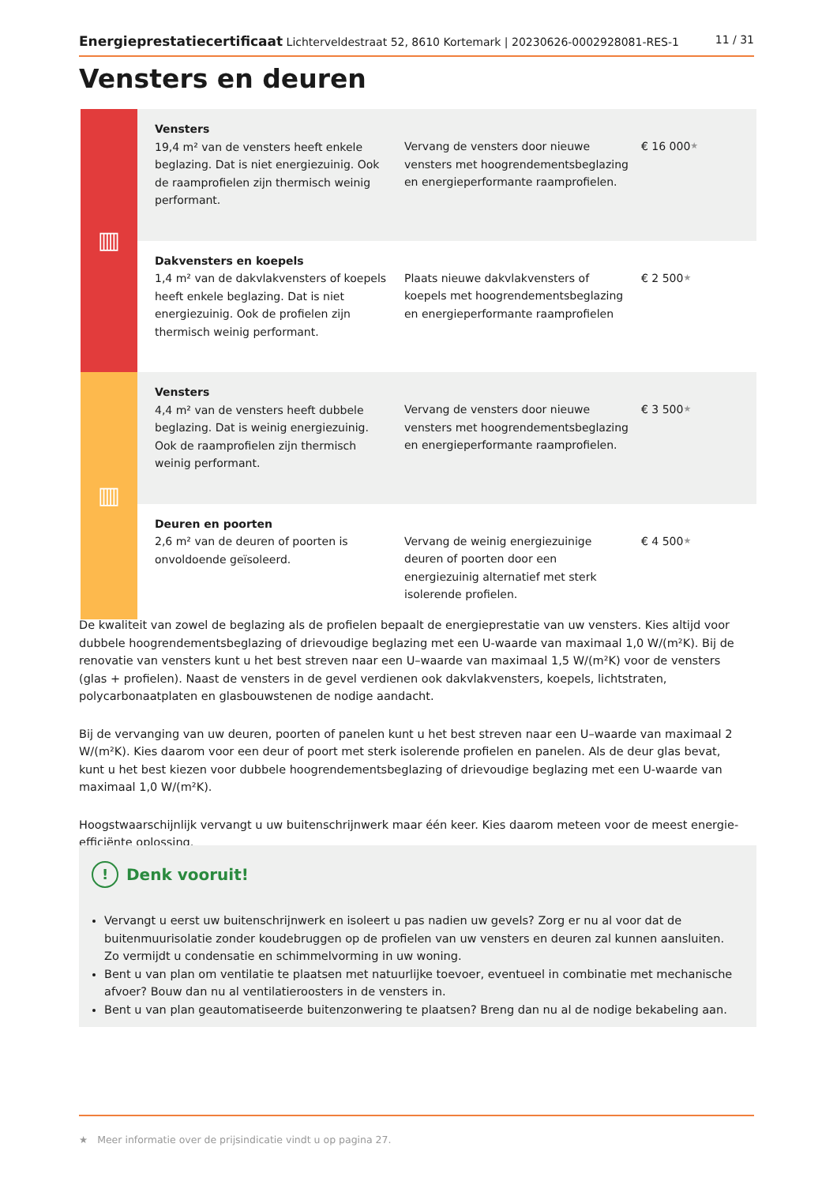Energieprestatiecertificaat Lichterveldestraat 52, 8610 Kortemark | 20230626-0002928081-RES-1
11 / 31
Vensters en deuren
| ▥ | Vensters 19,4 m² van de vensters heeft enkele beglazing. Dat is niet energiezuinig. Ook de raamprofielen zijn thermisch weinig performant. | Vervang de vensters door nieuwe vensters met hoogrendementsbeglazing en energieperformante raamprofielen. | € 16 000 ★ |
| | Dakvensters en koepels 1,4 m² van de dakvlakvensters of koepels heeft enkele beglazing. Dat is niet energiezuinig. Ook de profielen zijn thermisch weinig performant. | Plaats nieuwe dakvlakvensters of koepels met hoogrendementsbeglazing en energieperformante raamprofielen | € 2 500 ★ |
| ▥ | Vensters 4,4 m² van de vensters heeft dubbele beglazing. Dat is weinig energiezuinig. Ook de raamprofielen zijn thermisch weinig performant. | Vervang de vensters door nieuwe vensters met hoogrendementsbeglazing en energieperformante raamprofielen. | € 3 500 ★ |
| | Deuren en poorten 2,6 m² van de deuren of poorten is onvoldoende geïsoleerd. | Vervang de weinig energiezuinige deuren of poorten door een energiezuinig alternatief met sterk isolerende profielen. | € 4 500 ★ |
De kwaliteit van zowel de beglazing als de profielen bepaalt de energieprestatie van uw vensters. Kies altijd voor dubbele hoogrendementsbeglazing of drievoudige beglazing met een U-waarde van maximaal 1,0 W/(m²K). Bij de renovatie van vensters kunt u het best streven naar een U–waarde van maximaal 1,5 W/(m²K) voor de vensters (glas + profielen). Naast de vensters in de gevel verdienen ook dakvlakvensters, koepels, lichtstraten, polycarbonaatplaten en glasbouwstenen de nodige aandacht.
Bij de vervanging van uw deuren, poorten of panelen kunt u het best streven naar een U–waarde van maximaal 2 W/(m²K). Kies daarom voor een deur of poort met sterk isolerende profielen en panelen. Als de deur glas bevat, kunt u het best kiezen voor dubbele hoogrendementsbeglazing of drievoudige beglazing met een U-waarde van maximaal 1,0 W/(m²K).
Hoogstwaarschijnlijk vervangt u uw buitenschrijnwerk maar één keer. Kies daarom meteen voor de meest energie-efficiënte oplossing.
! Denk vooruit!
Vervangt u eerst uw buitenschrijnwerk en isoleert u pas nadien uw gevels? Zorg er nu al voor dat de buitenmuurisolatie zonder koudebruggen op de profielen van uw vensters en deuren zal kunnen aansluiten. Zo vermijdt u condensatie en schimmelvorming in uw woning.
Bent u van plan om ventilatie te plaatsen met natuurlijke toevoer, eventueel in combinatie met mechanische afvoer? Bouw dan nu al ventilatieroosters in de vensters in.
Bent u van plan geautomatiseerde buitenzonwering te plaatsen? Breng dan nu al de nodige bekabeling aan.
★ Meer informatie over de prijsindicatie vindt u op pagina 27.